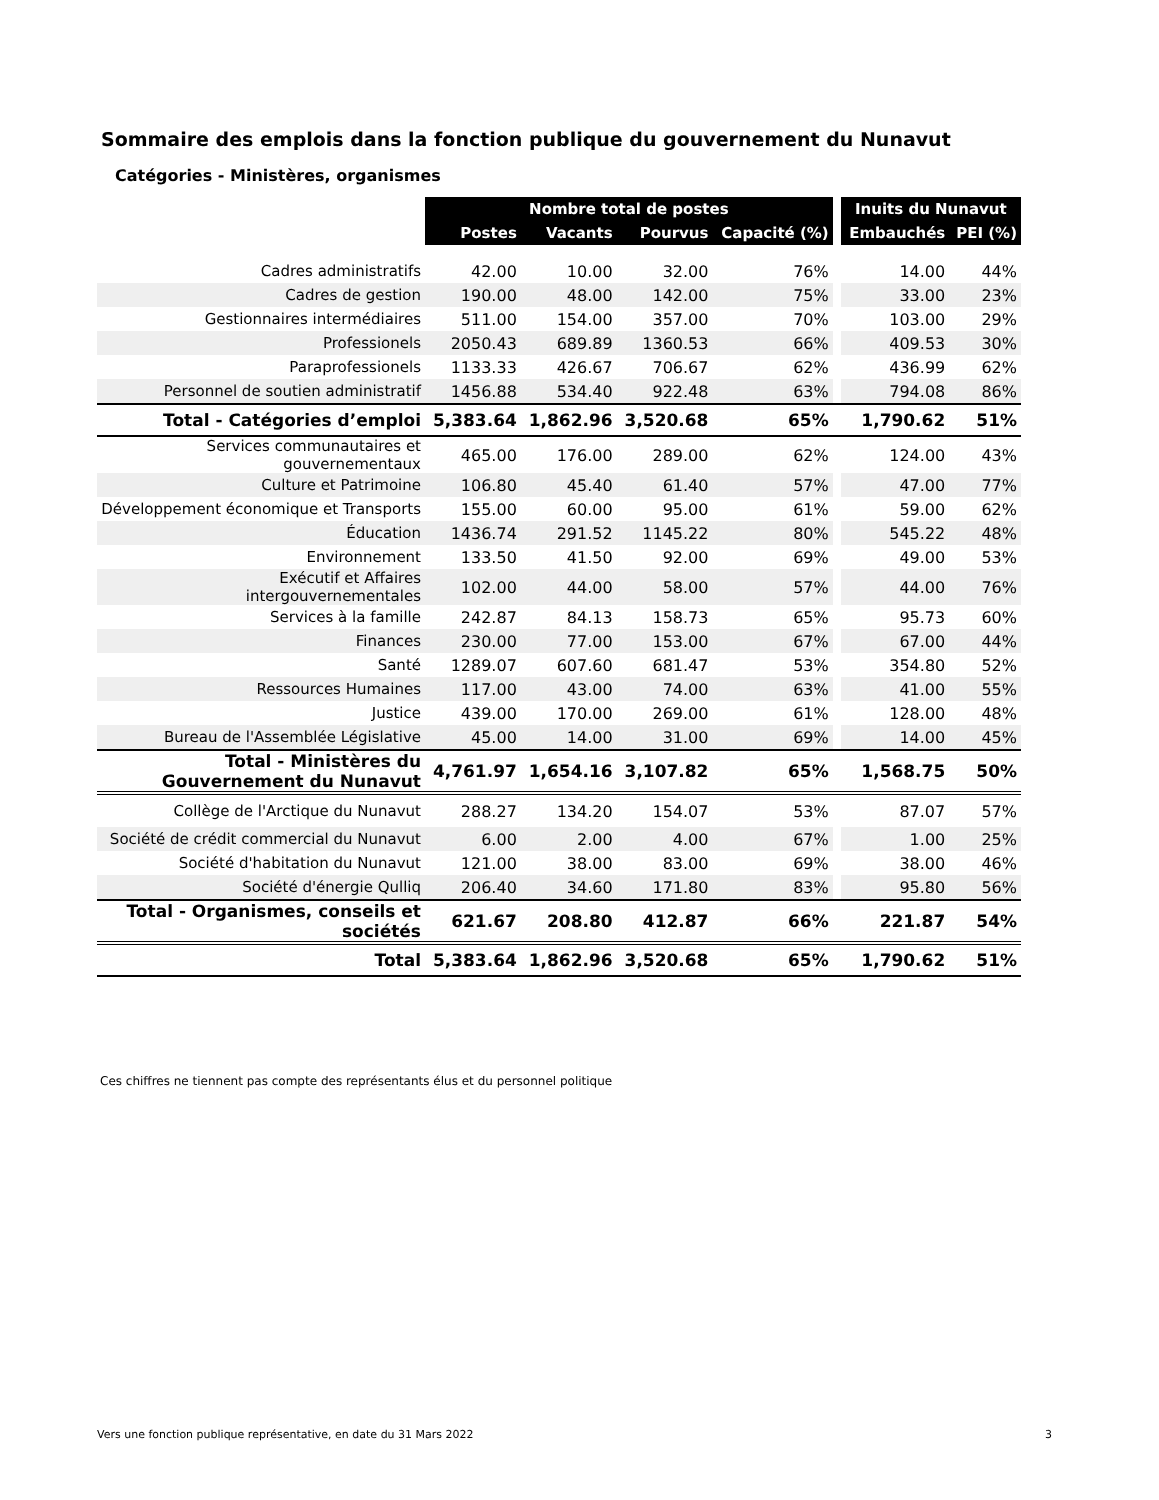Sommaire des emplois dans la fonction publique du gouvernement du Nunavut
Catégories - Ministères, organismes
| | Nombre total de postes | | | | | Inuits du Nunavut | |
| | Postes | Vacants | Pourvus | Capacité (%) | | Embauchés | PEI (%) |
| Cadres administratifs | 42.00 | 10.00 | 32.00 | 76% | | 14.00 | 44% |
| Cadres de gestion | 190.00 | 48.00 | 142.00 | 75% | | 33.00 | 23% |
| Gestionnaires intermédiaires | 511.00 | 154.00 | 357.00 | 70% | | 103.00 | 29% |
| Professionels | 2050.43 | 689.89 | 1360.53 | 66% | | 409.53 | 30% |
| Paraprofessionels | 1133.33 | 426.67 | 706.67 | 62% | | 436.99 | 62% |
| Personnel de soutien administratif | 1456.88 | 534.40 | 922.48 | 63% | | 794.08 | 86% |
| Total - Catégories d’emploi | 5,383.64 | 1,862.96 | 3,520.68 | 65% | | 1,790.62 | 51% |
| Services communautaires et gouvernementaux | 465.00 | 176.00 | 289.00 | 62% | | 124.00 | 43% |
| Culture et Patrimoine | 106.80 | 45.40 | 61.40 | 57% | | 47.00 | 77% |
| Développement économique et Transports | 155.00 | 60.00 | 95.00 | 61% | | 59.00 | 62% |
| Éducation | 1436.74 | 291.52 | 1145.22 | 80% | | 545.22 | 48% |
| Environnement | 133.50 | 41.50 | 92.00 | 69% | | 49.00 | 53% |
| Exécutif et Affaires intergouvernementales | 102.00 | 44.00 | 58.00 | 57% | | 44.00 | 76% |
| Services à la famille | 242.87 | 84.13 | 158.73 | 65% | | 95.73 | 60% |
| Finances | 230.00 | 77.00 | 153.00 | 67% | | 67.00 | 44% |
| Santé | 1289.07 | 607.60 | 681.47 | 53% | | 354.80 | 52% |
| Ressources Humaines | 117.00 | 43.00 | 74.00 | 63% | | 41.00 | 55% |
| Justice | 439.00 | 170.00 | 269.00 | 61% | | 128.00 | 48% |
| Bureau de l'Assemblée Législative | 45.00 | 14.00 | 31.00 | 69% | | 14.00 | 45% |
| Total - Ministères du Gouvernement du Nunavut | 4,761.97 | 1,654.16 | 3,107.82 | 65% | | 1,568.75 | 50% |
| Collège de l'Arctique du Nunavut | 288.27 | 134.20 | 154.07 | 53% | | 87.07 | 57% |
| Société de crédit commercial du Nunavut | 6.00 | 2.00 | 4.00 | 67% | | 1.00 | 25% |
| Société d'habitation du Nunavut | 121.00 | 38.00 | 83.00 | 69% | | 38.00 | 46% |
| Société d'énergie Qulliq | 206.40 | 34.60 | 171.80 | 83% | | 95.80 | 56% |
| Total - Organismes, conseils et sociétés | 621.67 | 208.80 | 412.87 | 66% | | 221.87 | 54% |
| Total | 5,383.64 | 1,862.96 | 3,520.68 | 65% | | 1,790.62 | 51% |
Ces chiffres ne tiennent pas compte des représentants élus et du personnel politique
Vers une fonction publique représentative, en date du 31 Mars 2022 3